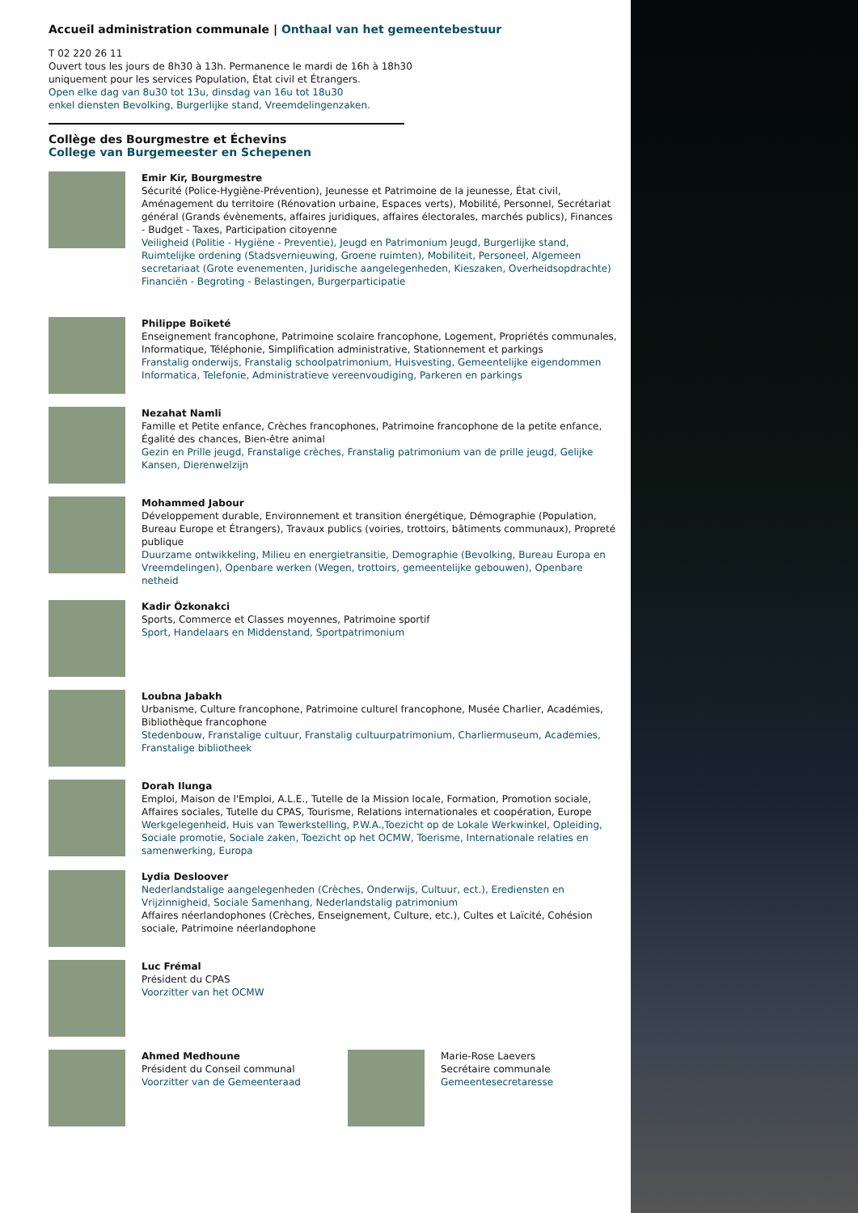Accueil administration communale | Onthaal van het gemeentebestuur
T 02 220 26 11
Ouvert tous les jours de 8h30 à 13h. Permanence le mardi de 16h à 18h30
uniquement pour les services Population, État civil et Étrangers.
Open elke dag van 8u30 tot 13u, dinsdag van 16u tot 18u30
enkel diensten Bevolking, Burgerlijke stand, Vreemdelingenzaken.
Collège des Bourgmestre et Échevins
College van Burgemeester en Schepenen
Emir Kir, Bourgmestre
Sécurité (Police-Hygiène-Prévention), Jeunesse et Patrimoine de la jeunesse, État civil, Aménagement du territoire (Rénovation urbaine, Espaces verts), Mobilité, Personnel, Secrétariat général (Grands évènements, affaires juridiques, affaires électorales, marchés publics), Finances - Budget - Taxes, Participation citoyenne
Veiligheid (Politie - Hygiëne - Preventie), Jeugd en Patrimonium Jeugd, Burgerlijke stand, Ruimtelijke ordening (Stadsvernieuwing, Groene ruimten), Mobiliteit, Personeel, Algemeen secretariaat (Grote evenementen, Juridische aangelegenheden, Kieszaken, Overheidsopdrachte) Financiën - Begroting - Belastingen, Burgerparticipatie
Philippe Boïketé
Enseignement francophone, Patrimoine scolaire francophone, Logement, Propriétés communales, Informatique, Téléphonie, Simplification administrative, Stationnement et parkings
Franstalig onderwijs, Franstalig schoolpatrimonium, Huisvesting, Gemeentelijke eigendommen Informatica, Telefonie, Administratieve vereenvoudiging, Parkeren en parkings
Nezahat Namli
Famille et Petite enfance, Crèches francophones, Patrimoine francophone de la petite enfance, Égalité des chances, Bien-être animal
Gezin en Prille jeugd, Franstalige crèches, Franstalig patrimonium van de prille jeugd, Gelijke Kansen, Dierenwelzijn
Mohammed Jabour
Développement durable, Environnement et transition énergétique, Démographie (Population, Bureau Europe et Étrangers), Travaux publics (voiries, trottoirs, bâtiments communaux), Propreté publique
Duurzame ontwikkeling, Milieu en energietransitie, Demographie (Bevolking, Bureau Europa en Vreemdelingen), Openbare werken (Wegen, trottoirs, gemeentelijke gebouwen), Openbare netheid
Kadir Özkonakci
Sports, Commerce et Classes moyennes, Patrimoine sportif
Sport, Handelaars en Middenstand, Sportpatrimonium
Loubna Jabakh
Urbanisme, Culture francophone, Patrimoine culturel francophone, Musée Charlier, Académies, Bibliothèque francophone
Stedenbouw, Franstalige cultuur, Franstalig cultuurpatrimonium, Charliermuseum, Academies, Franstalige bibliotheek
Dorah Ilunga
Emploi, Maison de l'Emploi, A.L.E., Tutelle de la Mission locale, Formation, Promotion sociale, Affaires sociales, Tutelle du CPAS, Tourisme, Relations internationales et coopération, Europe
Werkgelegenheid, Huis van Tewerkstelling, P.W.A.,Toezicht op de Lokale Werkwinkel, Opleiding, Sociale promotie, Sociale zaken, Toezicht op het OCMW, Toerisme, Internationale relaties en samenwerking, Europa
Lydia Desloover
Nederlandstalige aangelegenheden (Crèches, Onderwijs, Cultuur, ect.), Erediensten en Vrijzinnigheid, Sociale Samenhang, Nederlandstalig patrimonium
Affaires néerlandophones (Crèches, Enseignement, Culture, etc.), Cultes et Laïcité, Cohésion sociale, Patrimoine néerlandophone
Luc Frémal
Président du CPAS
Voorzitter van het OCMW
Ahmed Medhoune
Président du Conseil communal
Voorzitter van de Gemeenteraad
Marie-Rose Laevers
Secrétaire communale
Gemeentesecretaresse